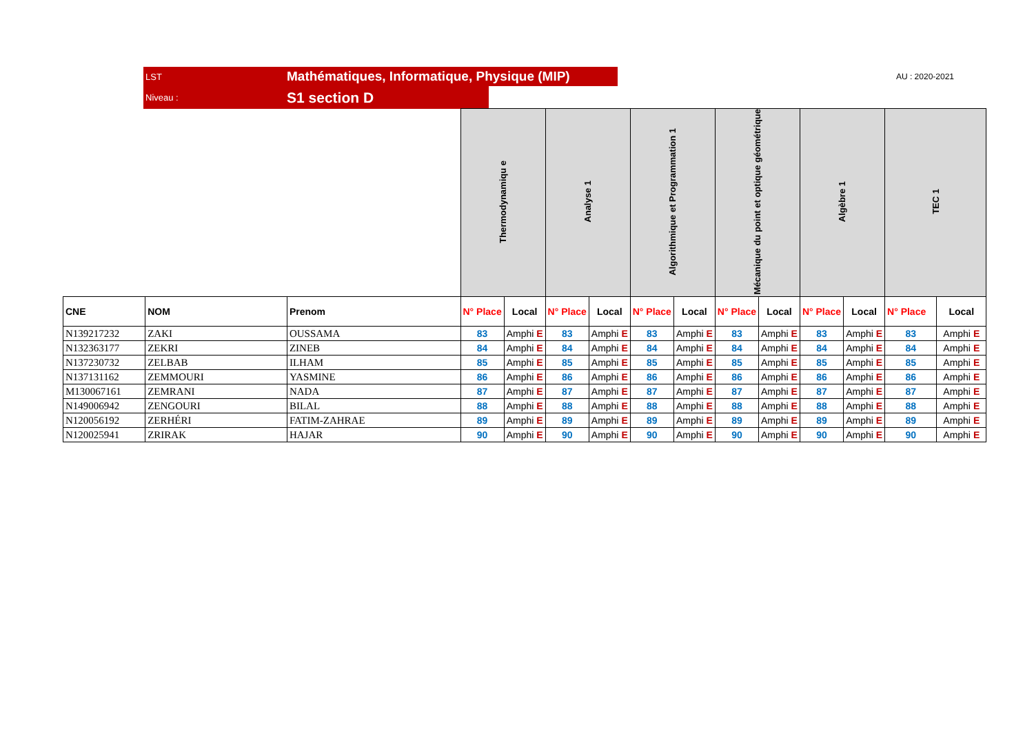LST Mathématiques, Informatique, Physique (MIP)
AU : 2020-2021
Niveau : S1 section D
| | | | Thermodynamiqu e | | Analyse 1 | | Algorithmique et Programmation 1 | | Mécanique du point et optique géométrique | | Algèbre 1 | | TEC 1 | |
| CNE | NOM | Prenom | N° Place | Local | N° Place | Local | N° Place | Local | N° Place | Local | N° Place | Local | N° Place | Local |
| N139217232 | ZAKI | OUSSAMA | 83 | Amphi E | 83 | Amphi E | 83 | Amphi E | 83 | Amphi E | 83 | Amphi E | 83 | Amphi E |
| N132363177 | ZEKRI | ZINEB | 84 | Amphi E | 84 | Amphi E | 84 | Amphi E | 84 | Amphi E | 84 | Amphi E | 84 | Amphi E |
| N137230732 | ZELBAB | ILHAM | 85 | Amphi E | 85 | Amphi E | 85 | Amphi E | 85 | Amphi E | 85 | Amphi E | 85 | Amphi E |
| N137131162 | ZEMMOURI | YASMINE | 86 | Amphi E | 86 | Amphi E | 86 | Amphi E | 86 | Amphi E | 86 | Amphi E | 86 | Amphi E |
| M130067161 | ZEMRANI | NADA | 87 | Amphi E | 87 | Amphi E | 87 | Amphi E | 87 | Amphi E | 87 | Amphi E | 87 | Amphi E |
| N149006942 | ZENGOURI | BILAL | 88 | Amphi E | 88 | Amphi E | 88 | Amphi E | 88 | Amphi E | 88 | Amphi E | 88 | Amphi E |
| N120056192 | ZERHÉRI | FATIM-ZAHRAE | 89 | Amphi E | 89 | Amphi E | 89 | Amphi E | 89 | Amphi E | 89 | Amphi E | 89 | Amphi E |
| N120025941 | ZRIRAK | HAJAR | 90 | Amphi E | 90 | Amphi E | 90 | Amphi E | 90 | Amphi E | 90 | Amphi E | 90 | Amphi E |